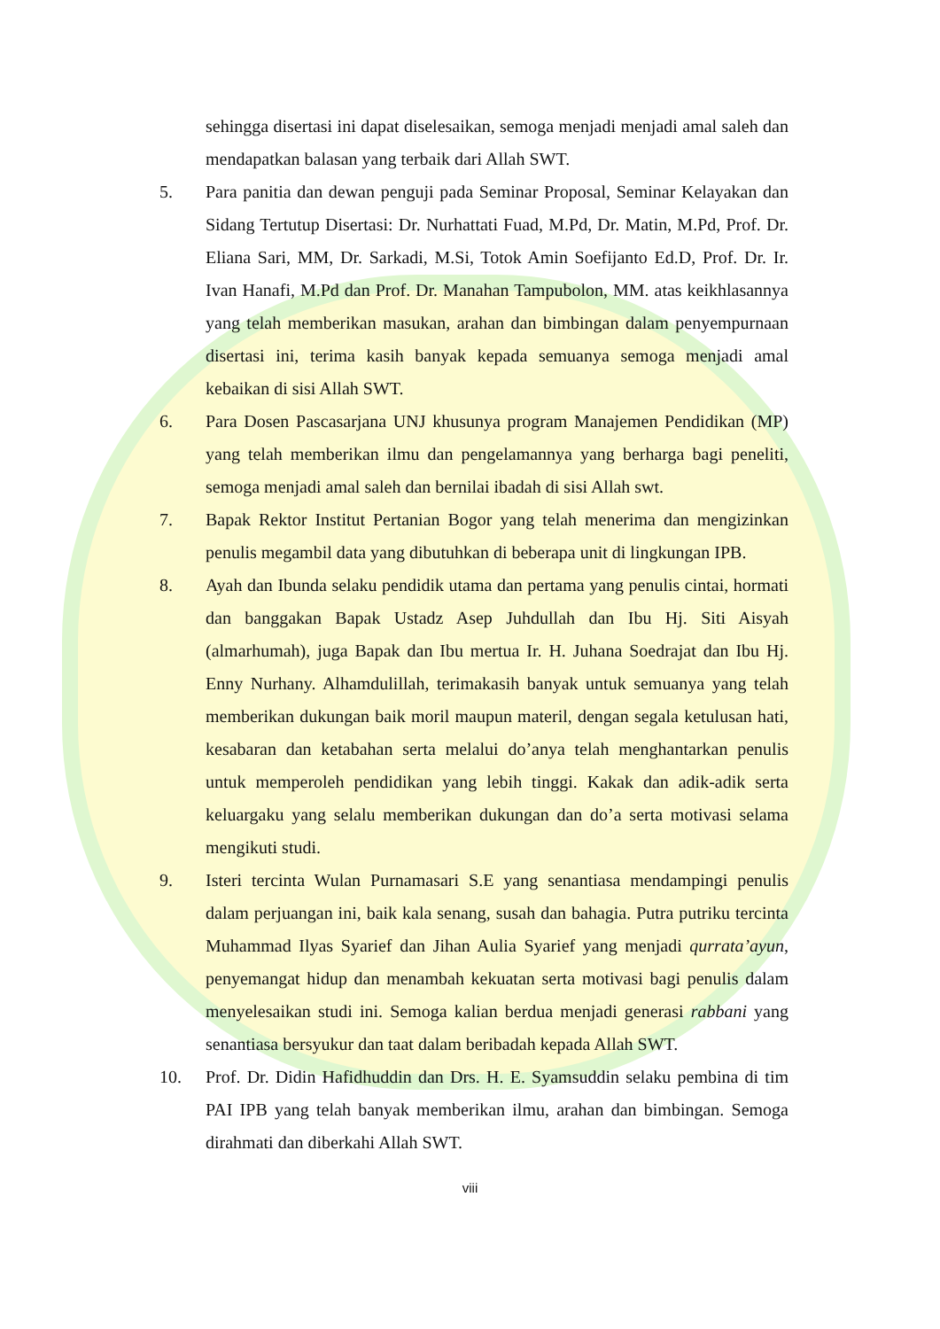sehingga disertasi ini dapat diselesaikan, semoga menjadi menjadi amal saleh dan mendapatkan balasan yang terbaik dari Allah SWT.
5. Para panitia dan dewan penguji pada Seminar Proposal, Seminar Kelayakan dan Sidang Tertutup Disertasi: Dr. Nurhattati Fuad, M.Pd, Dr. Matin, M.Pd, Prof. Dr. Eliana Sari, MM, Dr. Sarkadi, M.Si, Totok Amin Soefijanto Ed.D, Prof. Dr. Ir. Ivan Hanafi, M.Pd dan Prof. Dr. Manahan Tampubolon, MM. atas keikhlasannya yang telah memberikan masukan, arahan dan bimbingan dalam penyempurnaan disertasi ini, terima kasih banyak kepada semuanya semoga menjadi amal kebaikan di sisi Allah SWT.
6. Para Dosen Pascasarjana UNJ khusunya program Manajemen Pendidikan (MP) yang telah memberikan ilmu dan pengelamannya yang berharga bagi peneliti, semoga menjadi amal saleh dan bernilai ibadah di sisi Allah swt.
7. Bapak Rektor Institut Pertanian Bogor yang telah menerima dan mengizinkan penulis megambil data yang dibutuhkan di beberapa unit di lingkungan IPB.
8. Ayah dan Ibunda selaku pendidik utama dan pertama yang penulis cintai, hormati dan banggakan Bapak Ustadz Asep Juhdullah dan Ibu Hj. Siti Aisyah (almarhumah), juga Bapak dan Ibu mertua Ir. H. Juhana Soedrajat dan Ibu Hj. Enny Nurhany. Alhamdulillah, terimakasih banyak untuk semuanya yang telah memberikan dukungan baik moril maupun materil, dengan segala ketulusan hati, kesabaran dan ketabahan serta melalui do’anya telah menghantarkan penulis untuk memperoleh pendidikan yang lebih tinggi. Kakak dan adik-adik serta keluargaku yang selalu memberikan dukungan dan do’a serta motivasi selama mengikuti studi.
9. Isteri tercinta Wulan Purnamasari S.E yang senantiasa mendampingi penulis dalam perjuangan ini, baik kala senang, susah dan bahagia. Putra putriku tercinta Muhammad Ilyas Syarief dan Jihan Aulia Syarief yang menjadi qurrata’ayun, penyemangat hidup dan menambah kekuatan serta motivasi bagi penulis dalam menyelesaikan studi ini. Semoga kalian berdua menjadi generasi rabbani yang senantiasa bersyukur dan taat dalam beribadah kepada Allah SWT.
10. Prof. Dr. Didin Hafidhuddin dan Drs. H. E. Syamsuddin selaku pembina di tim PAI IPB yang telah banyak memberikan ilmu, arahan dan bimbingan. Semoga dirahmati dan diberkahi Allah SWT.
viii